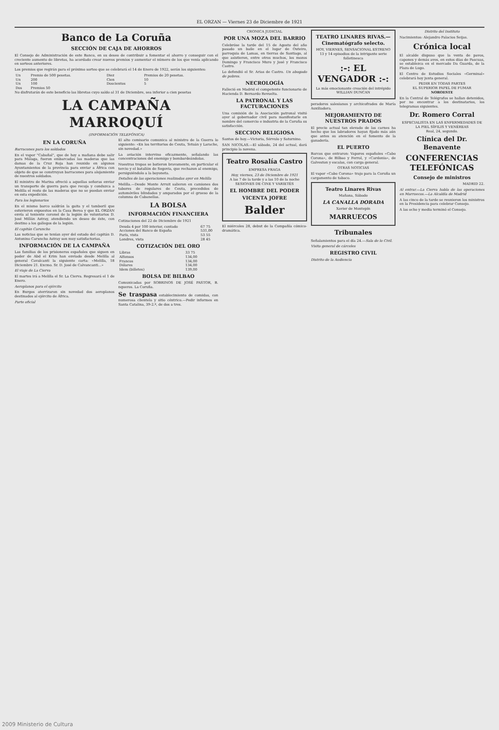EL ORZAN — Viernes 23 de Diciembre de 1921
Banco de La Coruña
SECCIÓN DE CAJA DE AHORROS
El Consejo de Administración de este Banco, en su deseo de contribuir a fomentar el ahorro y conseguir con el creciente aumento de libretas, ha acordado crear nuevos premios y aumentar el número de los que venía aplicando en sorteos anteriores.
Los premios que regirán para el próximo sorteo que se celebrará el 14 de Enero de 1922, serán los siguientes:
| Un | Premio de 500 pesetas. | Diez | Premios de 20 pesetas. |
| Un | 200 | Cien | 10 |
| Un | 100 | Doscientos | 5 |
| Dos | Premios 50 | | |
No disfrutarán de este beneficio las libretas cuyo saldo al 31 de Diciembre, sea inferior a cien pesetas
LA CAMPAÑA MARROQUÍ
(INFORMACIÓN TELEFÓNICA)
EN LA CORUÑA
Barracones para los soldados
En el vapor "Cabañal", que de hoy a mañana debe salir para Málaga, fueron embarcadas las maderas que las damas de la Cruz Roja han reunido en algunos Ayuntamientos de la provincia para enviar a África con objeto de que se construyan barracones para alojamiento de nuestros soldados.
El ministro de Marina ofreció a aquellas señoras enviar un transporte de guerra para que recoja y conduzca a Melilla el resto de las maderas que no se puedan enviar en esta expedición.
Para los legionarios
En el mismo barco saldrán la gaita y el tamboril que estuvieron expuestos en la Casa Berea y que EL ORZAN envía al teniente coronel de la legión de voluntarios D. José Millán Astray, atendiendo un deseo de éste, con destino a los gallegos de la legión.
El capitán Caruncho
Las noticias que se tenían ayer del estado del capitán D. Antonino Caruncho Astray son muy satisfactorias.
INFORMACIÓN DE LA CAMPAÑA
Las familias de los prisioneros españoles que siguen en poder de Abd el Krim han enviado desde Melilla al general Cavalcanti la siguiente carta: «Melilla, 18 Diciembre 21. Excmo. Sr. D. José de Calvancanti...»
El viaje de La Cierva
El martes irá a Melilla el Sr. La Cierva. Regresará el 1 de Enero.
Aeroplanos para el ejército
En Burgos aterrizaron sin novedad dos aeroplanos destinados al ejército de África.
Parte oficial
El alto comisario comunica al ministro de la Guerra lo siguiente: «En los territorios de Ceuta, Tetuán y Larache, sin novedad.»
La aviación intervino eficazmente, señalando las concentraciones del enemigo y bombardeándolas.
Nuestras tropas se batieron bravamente, en particular el tercio y el batallón de Segovia, que rechazon al enemigo, persiguiéndolo a la bayoneta.
Detalles de las operaciones realizadas ayer en Melilla
Melilla.—Desde Monte Arruit salieron en camiones dos tabores de regulares de Ceuta, precedidos de automóviles blindados y amparados por el grueso de la columna de Cabanellas.
LA BOLSA
INFORMACIÓN FINANCIERA
Cotizaciones del 22 de Diciembre de 1921
| Deuda 4 por 100 interior, contado | 67 75 |
| Acciones del Banco de España | 531,00 |
| París, vista | 53 55 |
| Londres, vista | 28 45 |
COTIZACIÓN DEL ORO
| Libras | 33 75 |
| Alfonsos | 134,00 |
| Francos | 134,00 |
| Dólares | 134,00 |
| Idem (billetes) | 139,00 |
BOLSA DE BILBAO
Comunicadas por SOBRINOS DE JOSÉ PASTOR, B. nqueros. La Coruña.
Se traspasa establecimiento de comidas, con numerosa clientela y sitio céntrico.—Pedir informes en Santa Catalina, 39-2.º, de dos a tres.
CRONICA JUDICIAL
POR UNA MOZA DEL BARRIO
Celebróse la tarde del 15 de Agosto del año pasado un baile en el lugar de Outeiro, parroquia de Lamas, en tierras de Santiago, al que asistieron, entre otros muchos, los mozos Domingo y Francisco Muro y José y Francisco Castro.
Lo defendió el Sr. Arias de Castro. Un abogado de pobres.
NECROLOGÍA
Falleció en Madrid el competente funcionario de Hacienda D. Bernardo Revuelta.
LA PATRONAL Y LAS FACTURACIONES
Una comisión de la Asociación patronal visitó ayer al gobernador civil para manifestarle en nombre del comercio e industria de la Coruña su satisfacción.
SECCION RELIGIOSA
Santos de hoy.—Victoria, Sérvulo y Saturnino.
SAN NICOLAS.—El sábado, 24 del actual, dará principio la novena.
Teatro Rosalía Castro
EMPRESA FRAGA
Hoy, viernes, 23 de Diciembre de 1921
A las 7 de la tarde y a las 10 de la noche
SESIONES DE CINE Y VARIETÉS
EL HOMBRE DEL PODER
VICENTA JOFRE
Balder
El miércoles 28, debut de la Compañía cómico-dramática.
TEATRO LINARES RIVAS.—Cinematógrafo selecto.
HOY, VIERNES, SENSACIONAL ESTRENO
13 y 14 episodios de la intrigante serie folletinesca
:-: EL VENGADOR :-:
La más emocionante creación del intrépido WILLIAN DUNCAN
peradores salesianos y archicofrades de María Auxiliadora.
MEJORAMIENTO DE NUESTROS PRADOS
El precio actual tan elevado de las carnes ha hecho que los labradores hayan fijado más aún que antes su atención en el fomento de la ganadería.
EL PUERTO
Barcos que entraron: Vapores españoles «Cabo Corona», de Bilbao y Ferrol, y «Cardonia», de Galveston y escalas, con carga general.
OTRAS NOTICIAS
El vapor «Cabo Corona» trajo para la Coruña un cargamento de tabaco.
Teatro Linares Rivas
Mañana, Sábado
LA CANALLA DORADA
Xavier de Montepín
MARRUECOS
Tribunales
Señalamientos para el día 24.—Sala de lo Civil.
Visita general de cárceles
REGISTRO CIVIL
Distrito de la Audiencia
Distrito del Instituto
Nacimientos: Alejandro Palacios Seijas.
Crónica local
El alcalde dispuso que la venta de pavos, capones y demás aves, en estos días de Pascuas, se establezca en el mercado Da Guarda, de la Plaza de Lugo.
El Centro de Estudios Sociales «Germinal» celebrará hoy junta general.
PEDIR EN TODAS PARTES
EL SUPERIOR PAPEL DE FUMAR
NOROESTE
En la Central de Telégrafos se hallan detenidos, por no encontrar a los destinatarios, los telegramas siguientes.
Dr. Romero Corral
ESPECIALISTA EN LAS ENFERMEDADES DE LA PIEL SÍFILIS Y VENÉREAS
Real, 24, segundo.
Clínica del Dr. Benavente
CONFERENCIAS TELEFÓNICAS
Consejo de ministros
MADRID 22.
Al entrar.—La Cierva habla de las operaciones en Marruecos.—La Alcaldía de Madrid
A las cinco de la tarde se reunieron los ministros en la Presidencia para celebrar Consejo.
A las ocho y media terminó el Consejo.
2009 Ministerio de Cultura